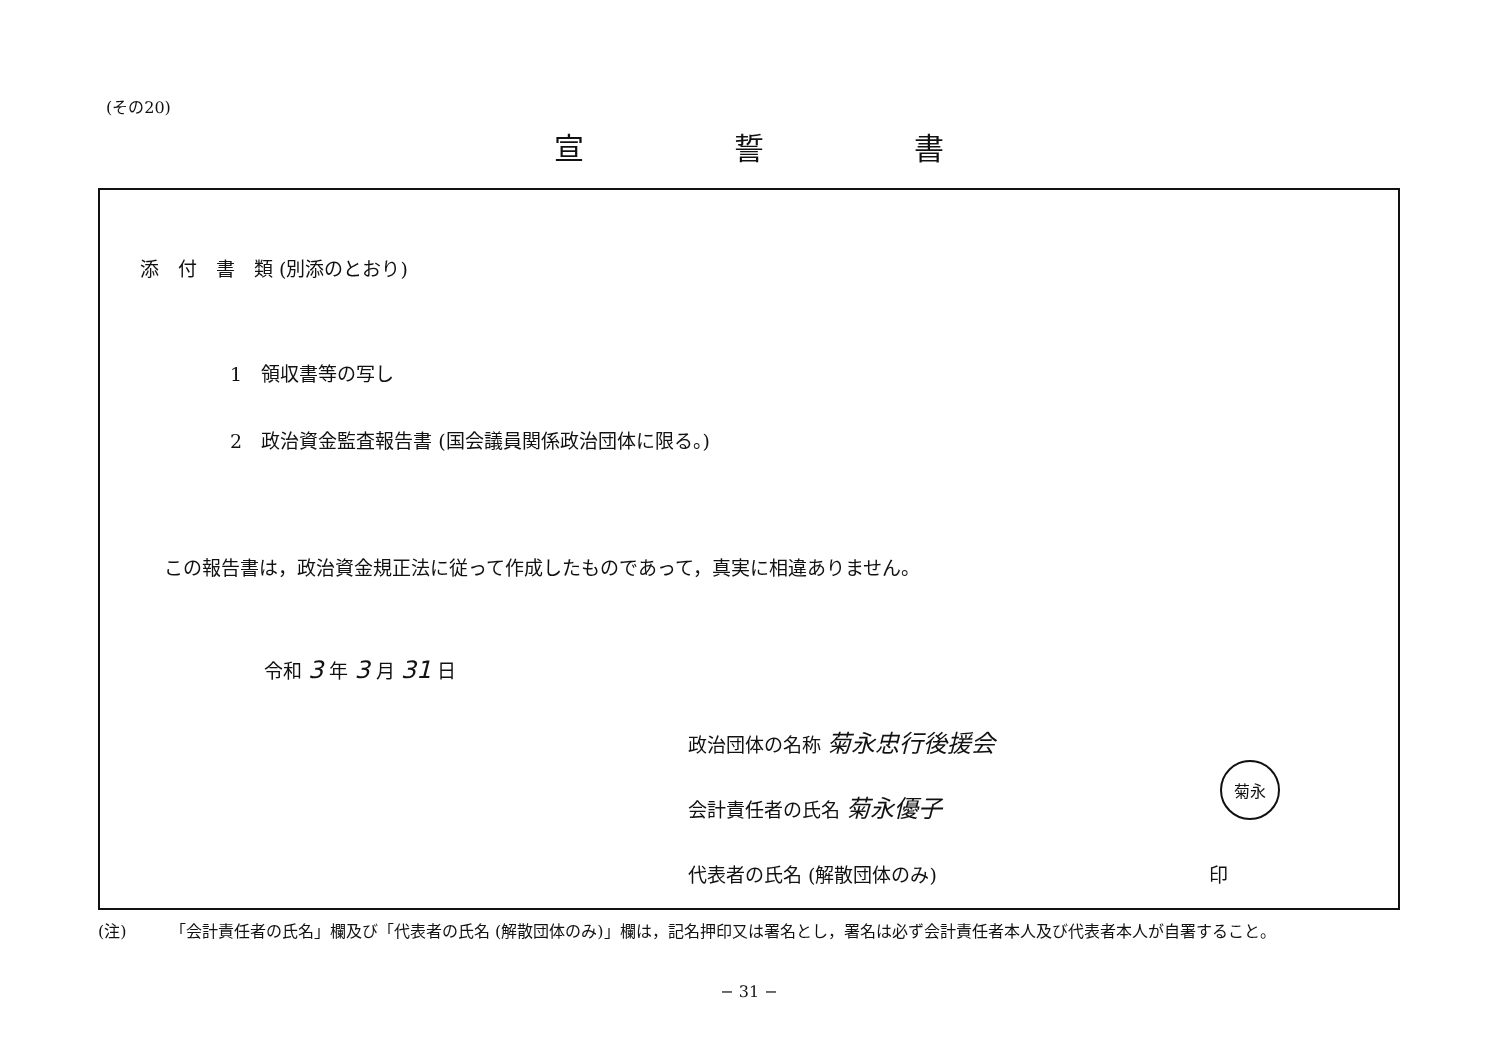(その20)
宣誓書
添　付　書　類 (別添のとおり)
1　領収書等の写し
2　政治資金監査報告書 (国会議員関係政治団体に限る。)
この報告書は，政治資金規正法に従って作成したものであって，真実に相違ありません。
令和 3 年 3 月 31 日
政治団体の名称 菊永忠行後援会
会計責任者の氏名 菊永優子
菊永
代表者の氏名 (解散団体のみ) 印
(注) 「会計責任者の氏名」欄及び「代表者の氏名 (解散団体のみ)」欄は，記名押印又は署名とし，署名は必ず会計責任者本人及び代表者本人が自署すること。
− 31 −